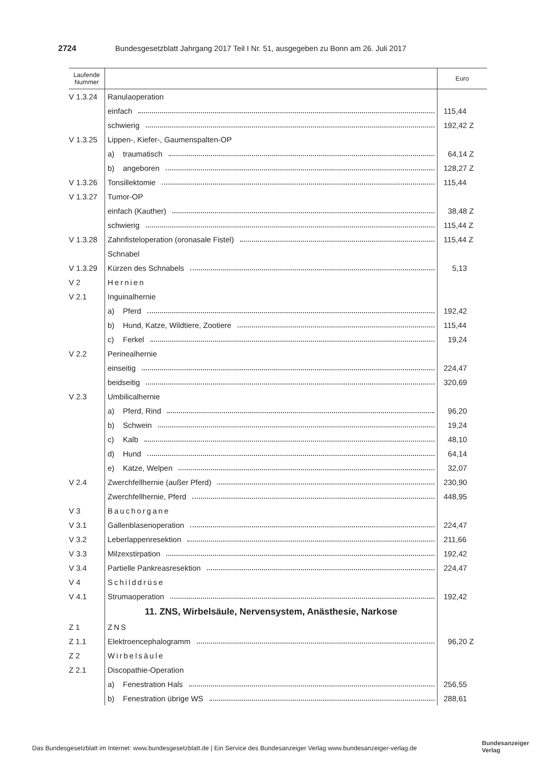2724 Bundesgesetzblatt Jahrgang 2017 Teil I Nr. 51, ausgegeben zu Bonn am 26. Juli 2017
| Laufende Nummer | | Euro |
| --- | --- | --- |
| V 1.3.24 | Ranulaoperation | |
| | einfach | 115,44 |
| | schwierig | 192,42 Z |
| V 1.3.25 | Lippen-, Kiefer-, Gaumenspalten-OP | |
| | a) traumatisch | 64,14 Z |
| | b) angeboren | 128,27 Z |
| V 1.3.26 | Tonsillektomie | 115,44 |
| V 1.3.27 | Tumor-OP | |
| | einfach (Kauther) | 38,48 Z |
| | schwierig | 115,44 Z |
| V 1.3.28 | Zahnfisteloperation (oronasale Fistel) | 115,44 Z |
| | Schnabel | |
| V 1.3.29 | Kürzen des Schnabels | 5,13 |
| V 2 | Hernien | |
| V 2.1 | Inguinalhernie | |
| | a) Pferd | 192,42 |
| | b) Hund, Katze, Wildtiere, Zootiere | 115,44 |
| | c) Ferkel | 19,24 |
| V 2.2 | Perinealhernie | |
| | einseitig | 224,47 |
| | beidseitig | 320,69 |
| V 2.3 | Umbilicalhernie | |
| | a) Pferd, Rind | 96,20 |
| | b) Schwein | 19,24 |
| | c) Kalb | 48,10 |
| | d) Hund | 64,14 |
| | e) Katze, Welpen | 32,07 |
| V 2.4 | Zwerchfellhernie (außer Pferd) | 230,90 |
| | Zwerchfellhernie, Pferd | 448,95 |
| V 3 | Bauchorgane | |
| V 3.1 | Gallenblasenoperation | 224,47 |
| V 3.2 | Leberlappenresektion | 211,66 |
| V 3.3 | Milzexstirpation | 192,42 |
| V 3.4 | Partielle Pankreasresektion | 224,47 |
| V 4 | Schilddrüse | |
| V 4.1 | Strumaoperation | 192,42 |
| | 11. ZNS, Wirbelsäule, Nervensystem, Anästhesie, Narkose | |
| Z 1 | ZNS | |
| Z 1.1 | Elektroencephalogramm | 96,20 Z |
| Z 2 | Wirbelsäule | |
| Z 2.1 | Discopathie-Operation | |
| | a) Fenestration Hals | 256,55 |
| | b) Fenestration übrige WS | 288,61 |
Das Bundesgesetzblatt im Internet: www.bundesgesetzblatt.de | Ein Service des Bundesanzeiger Verlag www.bundesanzeiger-verlag.de
Bundesanzeiger
Verlag